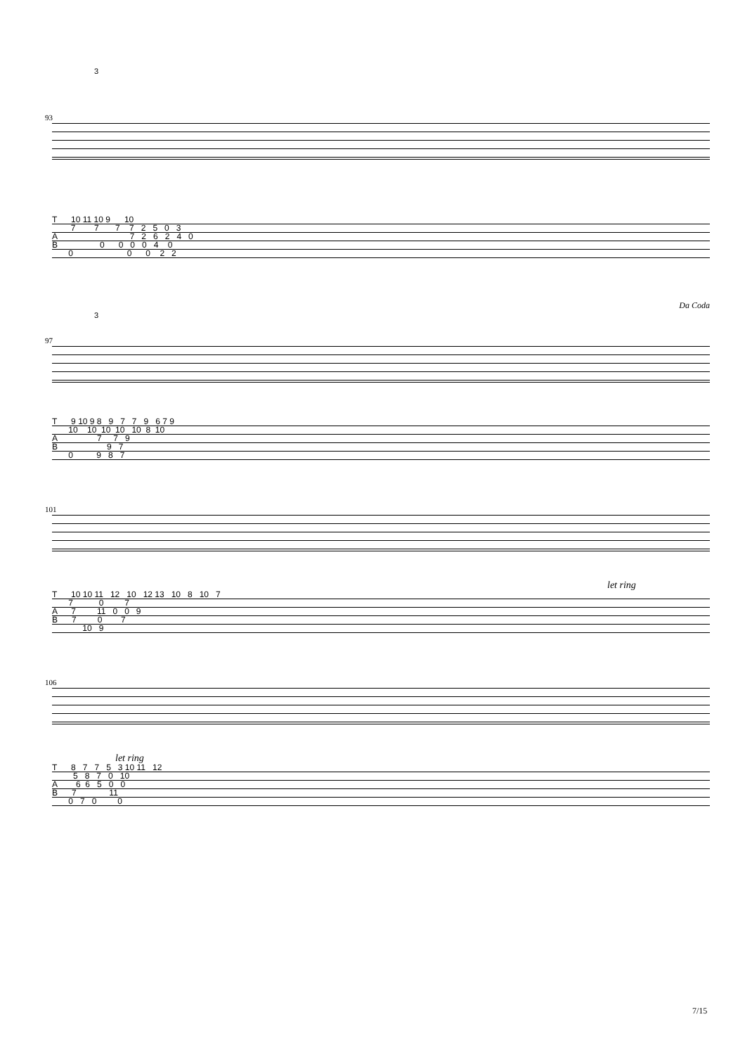3
93
T 10 11 10 9 10
7 7 7 7 2 5 0 3
A 7 2 6 2 4 0
B 0 0 0 0 4 0
0 0 0 2 2
Da Coda
3
97
T 9 10 9 8 9 7 7 9 6 7 9
10 10 10 10 10 8 10
A 7 7 9
B 9 7
0 9 8 7
101
let ring
T 10 10 11 12 10 12 13 10 8 10 7
7 0 7
A 7 11 0 0 9
B 7 0 7
10 9
106
let ring
T 8 7 7 5 3 10 11 12
5 8 7 0 10
A 6 6 5 0 0
B 7 11
0 7 0 0
7/15